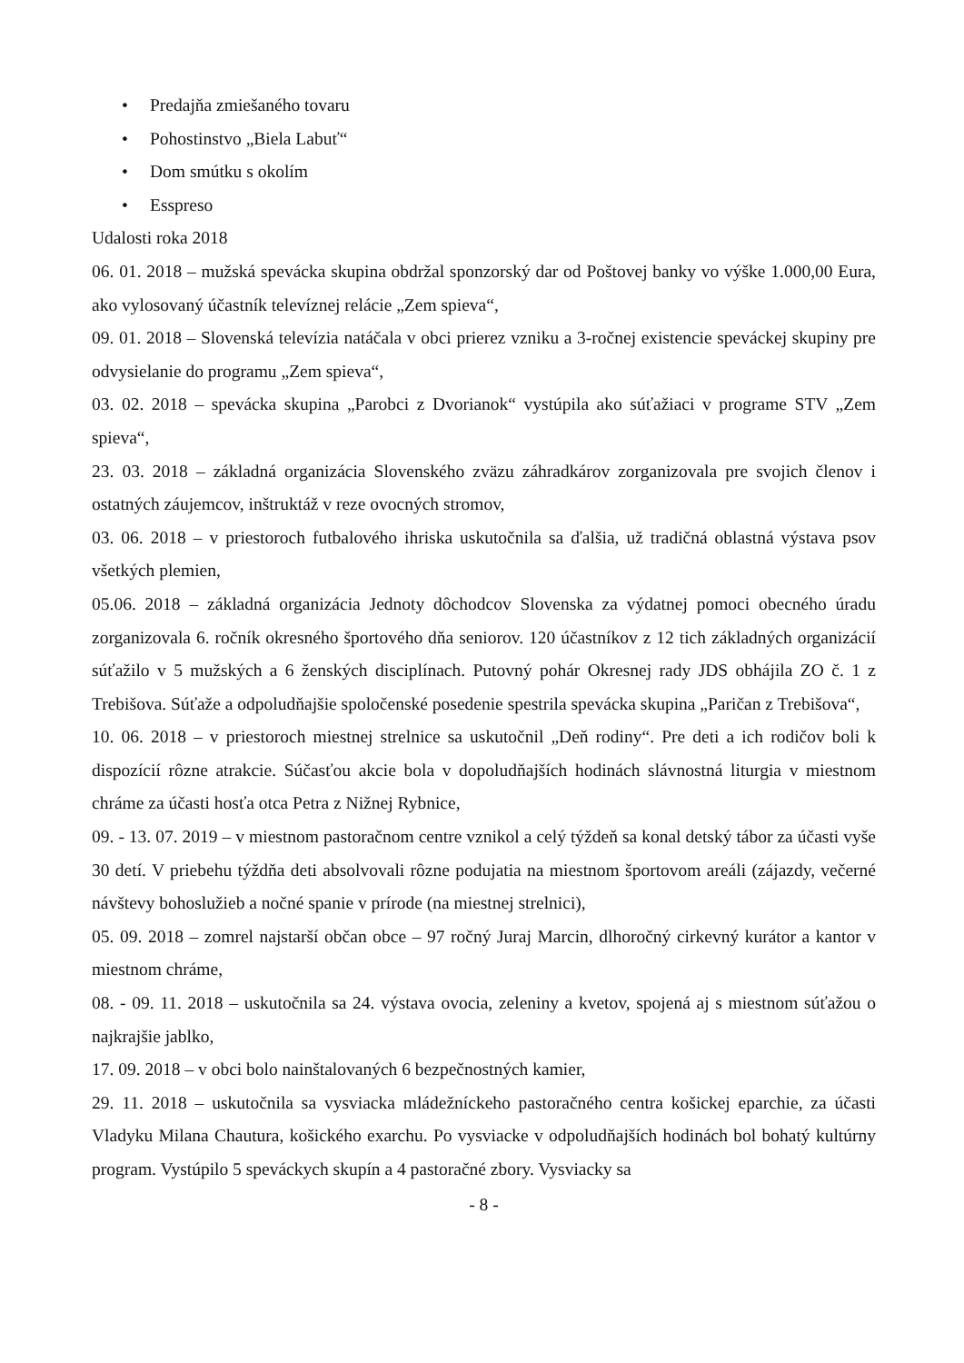• Predajňa zmiešaného tovaru
• Pohostinstvo „Biela Labuť“
• Dom smútku s okolím
• Esspreso
Udalosti roka 2018
06. 01. 2018 – mužská spevácka skupina obdržal sponzorský dar od Poštovej banky vo výške 1.000,00 Eura, ako vylosovaný účastník televíznej relácie „Zem spieva“,
09. 01. 2018 – Slovenská televízia natáčala v obci prierez vzniku a 3-ročnej existencie speváckej skupiny pre odvysielanie do programu „Zem spieva“,
03. 02. 2018 – spevácka skupina „Parobci z Dvorianok“ vystúpila ako súťažiaci v programe STV „Zem spieva“,
23. 03. 2018 – základná organizácia Slovenského zväzu záhradkárov zorganizovala pre svojich členov i ostatných záujemcov, inštruktáž v reze ovocných stromov,
03. 06. 2018 – v priestoroch futbalového ihriska uskutočnila sa ďalšia, už tradičná oblastná výstava psov všetkých plemien,
05.06. 2018 – základná organizácia Jednoty dôchodcov Slovenska za výdatnej pomoci obecného úradu zorganizovala 6. ročník okresného športového dňa seniorov. 120 účastníkov z 12 tich základných organizácií súťažilo v 5 mužských a 6 ženských disciplínach. Putovný pohár Okresnej rady JDS obhájila ZO č. 1 z Trebišova. Súťaže a odpoludňajšie spoločenské posedenie spestrila spevácka skupina „Paričan z Trebišova“,
10. 06. 2018 – v priestoroch miestnej strelnice sa uskutočnil „Deň rodiny“. Pre deti a ich rodičov boli k dispozícií rôzne atrakcie. Súčasťou akcie bola v dopoludňajších hodinách slávnostná liturgia v miestnom chráme za účasti hosťa otca Petra z Nižnej Rybnice,
09. - 13. 07. 2019 – v miestnom pastoračnom centre vznikol a celý týždeň sa konal detský tábor za účasti vyše 30 detí. V priebehu týždňa deti absolvovali rôzne podujatia na miestnom športovom areáli (zájazdy, večerné návštevy bohoslužieb a nočné spanie v prírode (na miestnej strelnici),
05. 09. 2018 – zomrel najstarší občan obce – 97 ročný Juraj Marcin, dlhoročný cirkevný kurátor a kantor v miestnom chráme,
08. - 09. 11. 2018 – uskutočnila sa 24. výstava ovocia, zeleniny a kvetov, spojená aj s miestnom súťažou o najkrajšie jablko,
17. 09. 2018 – v obci bolo nainštalovaných 6 bezpečnostných kamier,
29. 11. 2018 – uskutočnila sa vysviacka mládežníckeho pastoračného centra košickej eparchie, za účasti Vladyku Milana Chautura, košického exarchu. Po vysviacke v odpoludňajších hodinách bol bohatý kultúrny program. Vystúpilo 5 speváckych skupín a 4 pastoračné zbory. Vysviacky sa
- 8 -